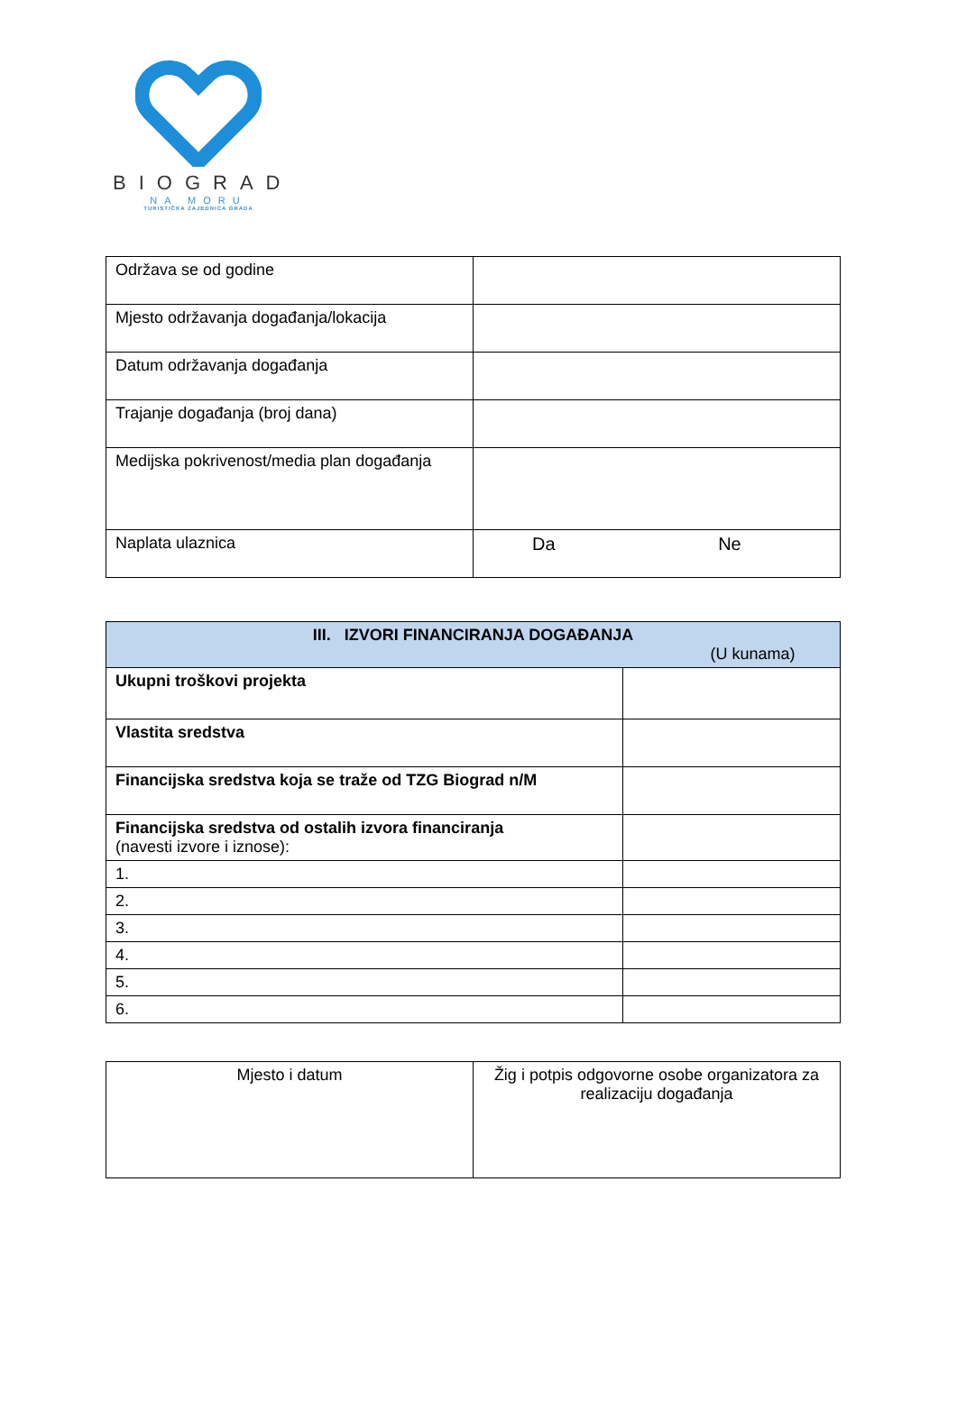BIOGRAD
NA MORU
TURISTIČKA ZAJEDNICA GRADA
| Održava se od godine | |
| Mjesto održavanja događanja/lokacija | |
| Datum održavanja događanja | |
| Trajanje događanja (broj dana) | |
| Medijska pokrivenost/media plan događanja | |
| Naplata ulaznica | Da Ne |
| III. IZVORI FINANCIRANJA DOGAĐANJA (U kunama) | |
| --- | --- |
| Ukupni troškovi projekta | |
| Vlastita sredstva | |
| Financijska sredstva koja se traže od TZG Biograd n/M | |
| Financijska sredstva od ostalih izvora financiranja (navesti izvore i iznose): | |
| 1. | |
| 2. | |
| 3. | |
| 4. | |
| 5. | |
| 6. | |
| Mjesto i datum | Žig i potpis odgovorne osobe organizatora za realizaciju događanja |